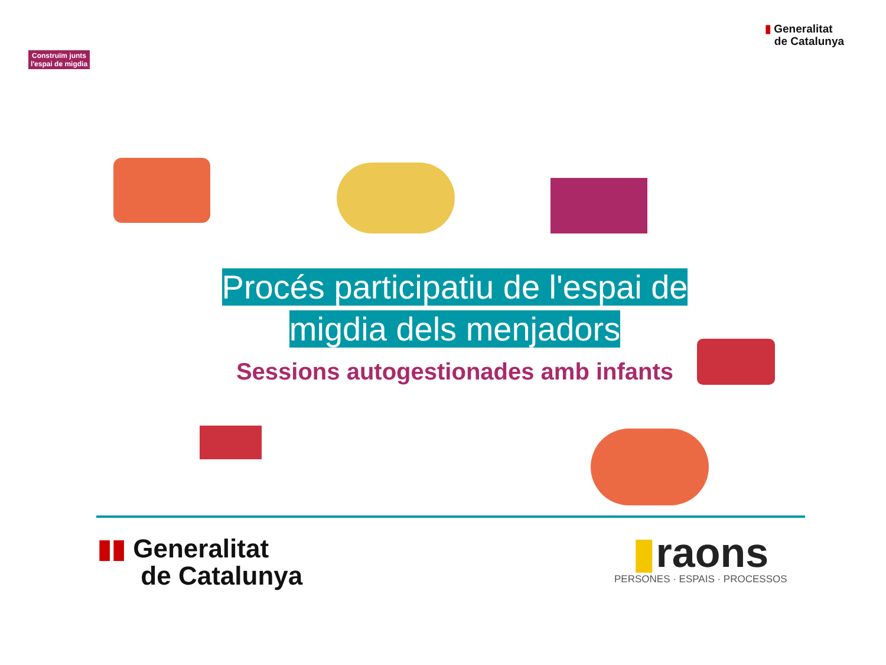Construïm junts
l'espai de migdia
▮ Generalitat
de Catalunya
Procés participatiu de l'espai de
migdia dels menjadors
Sessions autogestionades amb infants
▮▮ Generalitat
de Catalunya
▮raons
PERSONES · ESPAIS · PROCESSOS